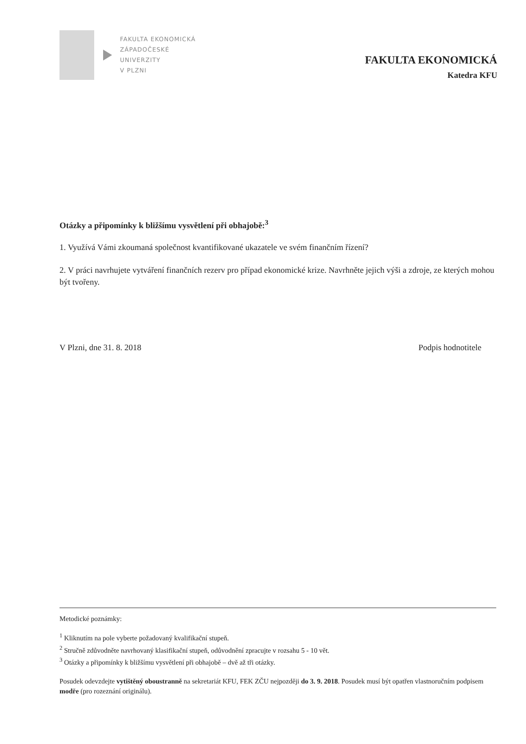FAKULTA EKONOMICKÁ
ZÁPADOČESKÉ
UNIVERZITY
V PLZNI
FAKULTA EKONOMICKÁ
Katedra KFU
Otázky a připomínky k bližšímu vysvětlení při obhajobě:<sup>3</sup>
1. Využívá Vámi zkoumaná společnost kvantifikované ukazatele ve svém finančním řízení?
2. V práci navrhujete vytváření finančních rezerv pro případ ekonomické krize. Navrhněte jejich výši a zdroje, ze kterých mohou být tvořeny.
V Plzni, dne 31. 8. 2018 Podpis hodnotitele
Metodické poznámky:
<sup>1</sup> Kliknutím na pole vyberte požadovaný kvalifikační stupeň.
<sup>2</sup> Stručně zdůvodněte navrhovaný klasifikační stupeň, odůvodnění zpracujte v rozsahu 5 - 10 vět.
<sup>3</sup> Otázky a připomínky k bližšímu vysvětlení při obhajobě – dvě až tři otázky.
Posudek odevzdejte vytištěný oboustranně na sekretariát KFU, FEK ZČU nejpozději do 3. 9. 2018. Posudek musí být opatřen vlastnoručním podpisem modře (pro rozeznání originálu).